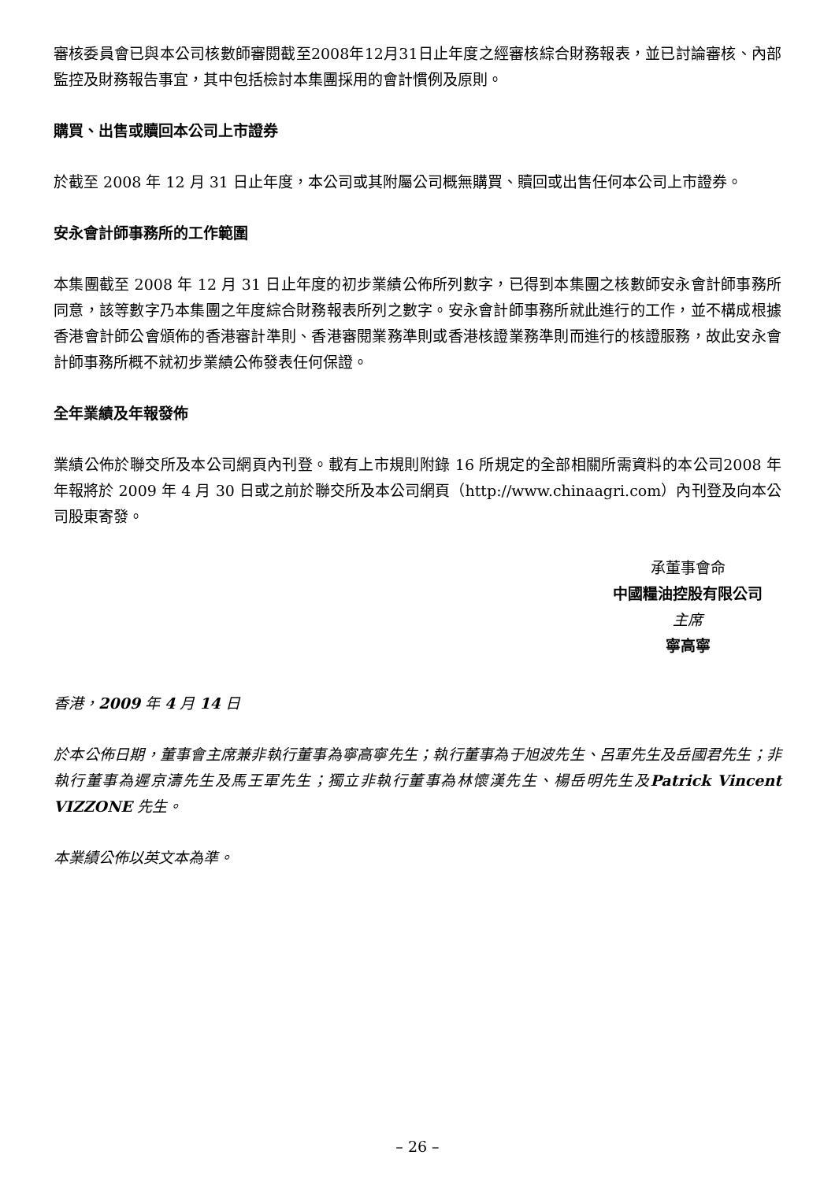審核委員會已與本公司核數師審閱截至2008年12月31日止年度之經審核綜合財務報表，並已討論審核、內部監控及財務報告事宜，其中包括檢討本集團採用的會計慣例及原則。
購買、出售或贖回本公司上市證券
於截至 2008 年 12 月 31 日止年度，本公司或其附屬公司概無購買、贖回或出售任何本公司上市證券。
安永會計師事務所的工作範圍
本集團截至 2008 年 12 月 31 日止年度的初步業績公佈所列數字，已得到本集團之核數師安永會計師事務所同意，該等數字乃本集團之年度綜合財務報表所列之數字。安永會計師事務所就此進行的工作，並不構成根據香港會計師公會頒佈的香港審計準則、香港審閱業務準則或香港核證業務準則而進行的核證服務，故此安永會計師事務所概不就初步業績公佈發表任何保證。
全年業績及年報發佈
業績公佈於聯交所及本公司網頁內刊登。載有上市規則附錄 16 所規定的全部相關所需資料的本公司2008 年年報將於 2009 年 4 月 30 日或之前於聯交所及本公司網頁（http://www.chinaagri.com）內刊登及向本公司股東寄發。
承董事會命
中國糧油控股有限公司
主席
寧高寧
香港，2009 年 4 月 14 日
於本公佈日期，董事會主席兼非執行董事為寧高寧先生；執行董事為于旭波先生、呂軍先生及岳國君先生；非執行董事為遲京濤先生及馬王軍先生；獨立非執行董事為林懷漢先生、楊岳明先生及Patrick Vincent VIZZONE 先生。
本業績公佈以英文本為準。
– 26 –